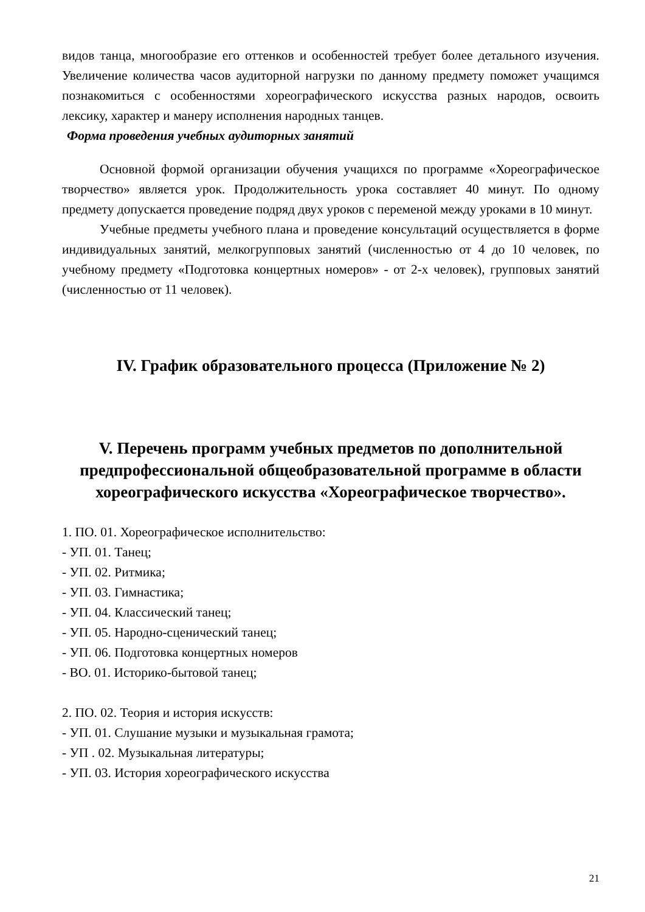видов танца, многообразие его оттенков и особенностей требует более детального изучения. Увеличение количества часов аудиторной нагрузки по данному предмету поможет учащимся познакомиться с особенностями хореографического искусства разных народов, освоить лексику, характер и манеру исполнения народных танцев.
Форма проведения учебных аудиторных занятий
Основной формой организации обучения учащихся по программе «Хореографическое творчество» является урок. Продолжительность урока составляет 40 минут. По одному предмету допускается проведение подряд двух уроков с переменой между уроками в 10 минут.
Учебные предметы учебного плана и проведение консультаций осуществляется в форме индивидуальных занятий, мелкогрупповых занятий (численностью от 4 до 10 человек, по учебному предмету «Подготовка концертных номеров» - от 2-х человек), групповых занятий (численностью от 11 человек).
IV. График образовательного процесса (Приложение № 2)
V. Перечень программ учебных предметов по дополнительной предпрофессиональной общеобразовательной программе в области хореографического искусства «Хореографическое творчество».
1. ПО. 01. Хореографическое исполнительство:
- УП. 01. Танец;
- УП. 02. Ритмика;
- УП. 03. Гимнастика;
- УП. 04. Классический танец;
- УП. 05. Народно-сценический танец;
- УП. 06. Подготовка концертных номеров
- ВО. 01. Историко-бытовой танец;
2. ПО. 02. Теория и история искусств:
- УП. 01. Слушание музыки и музыкальная грамота;
- УП . 02. Музыкальная литературы;
- УП. 03. История хореографического искусства
21